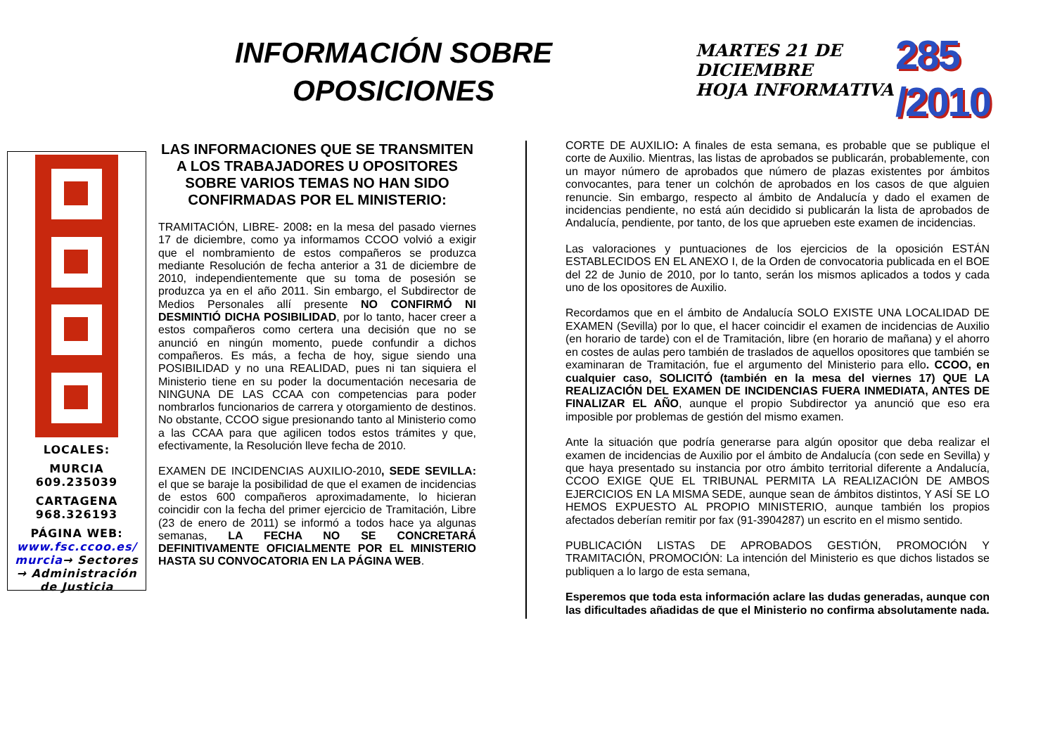INFORMACIÓN SOBRE
OPOSICIONES
MARTES 21 DE DICIEMBRE
HOJA INFORMATIVA
285 /2010
LOCALES:
MURCIA
609.235039
CARTAGENA
968.326193
PÁGINA WEB:
www.fsc.ccoo.es/ murcia→ Sectores → Administración de Justicia
LAS INFORMACIONES QUE SE TRANSMITEN A LOS TRABAJADORES U OPOSITORES SOBRE VARIOS TEMAS NO HAN SIDO CONFIRMADAS POR EL MINISTERIO:
TRAMITACIÓN, LIBRE- 2008: en la mesa del pasado viernes 17 de diciembre, como ya informamos CCOO volvió a exigir que el nombramiento de estos compañeros se produzca mediante Resolución de fecha anterior a 31 de diciembre de 2010, independientemente que su toma de posesión se produzca ya en el año 2011. Sin embargo, el Subdirector de Medios Personales allí presente NO CONFIRMÓ NI DESMINTIÓ DICHA POSIBILIDAD, por lo tanto, hacer creer a estos compañeros como certera una decisión que no se anunció en ningún momento, puede confundir a dichos compañeros. Es más, a fecha de hoy, sigue siendo una POSIBILIDAD y no una REALIDAD, pues ni tan siquiera el Ministerio tiene en su poder la documentación necesaria de NINGUNA DE LAS CCAA con competencias para poder nombrarlos funcionarios de carrera y otorgamiento de destinos. No obstante, CCOO sigue presionando tanto al Ministerio como a las CCAA para que agilicen todos estos trámites y que, efectivamente, la Resolución lleve fecha de 2010.
EXAMEN DE INCIDENCIAS AUXILIO-2010, SEDE SEVILLA: el que se baraje la posibilidad de que el examen de incidencias de estos 600 compañeros aproximadamente, lo hicieran coincidir con la fecha del primer ejercicio de Tramitación, Libre (23 de enero de 2011) se informó a todos hace ya algunas semanas, LA FECHA NO SE CONCRETARÁ DEFINITIVAMENTE OFICIALMENTE POR EL MINISTERIO HASTA SU CONVOCATORIA EN LA PÁGINA WEB.
CORTE DE AUXILIO: A finales de esta semana, es probable que se publique el corte de Auxilio. Mientras, las listas de aprobados se publicarán, probablemente, con un mayor número de aprobados que número de plazas existentes por ámbitos convocantes, para tener un colchón de aprobados en los casos de que alguien renuncie. Sin embargo, respecto al ámbito de Andalucía y dado el examen de incidencias pendiente, no está aún decidido si publicarán la lista de aprobados de Andalucía, pendiente, por tanto, de los que aprueben este examen de incidencias.
Las valoraciones y puntuaciones de los ejercicios de la oposición ESTÁN ESTABLECIDOS EN EL ANEXO I, de la Orden de convocatoria publicada en el BOE del 22 de Junio de 2010, por lo tanto, serán los mismos aplicados a todos y cada uno de los opositores de Auxilio.
Recordamos que en el ámbito de Andalucía SOLO EXISTE UNA LOCALIDAD DE EXAMEN (Sevilla) por lo que, el hacer coincidir el examen de incidencias de Auxilio (en horario de tarde) con el de Tramitación, libre (en horario de mañana) y el ahorro en costes de aulas pero también de traslados de aquellos opositores que también se examinaran de Tramitación, fue el argumento del Ministerio para ello. CCOO, en cualquier caso, SOLICITÓ (también en la mesa del viernes 17) QUE LA REALIZACIÓN DEL EXAMEN DE INCIDENCIAS FUERA INMEDIATA, ANTES DE FINALIZAR EL AÑO, aunque el propio Subdirector ya anunció que eso era imposible por problemas de gestión del mismo examen.
Ante la situación que podría generarse para algún opositor que deba realizar el examen de incidencias de Auxilio por el ámbito de Andalucía (con sede en Sevilla) y que haya presentado su instancia por otro ámbito territorial diferente a Andalucía, CCOO EXIGE QUE EL TRIBUNAL PERMITA LA REALIZACIÓN DE AMBOS EJERCICIOS EN LA MISMA SEDE, aunque sean de ámbitos distintos, Y ASÍ SE LO HEMOS EXPUESTO AL PROPIO MINISTERIO, aunque también los propios afectados deberían remitir por fax (91-3904287) un escrito en el mismo sentido.
PUBLICACIÓN LISTAS DE APROBADOS GESTIÓN, PROMOCIÓN Y TRAMITACIÓN, PROMOCIÓN: La intención del Ministerio es que dichos listados se publiquen a lo largo de esta semana,
Esperemos que toda esta información aclare las dudas generadas, aunque con las dificultades añadidas de que el Ministerio no confirma absolutamente nada.